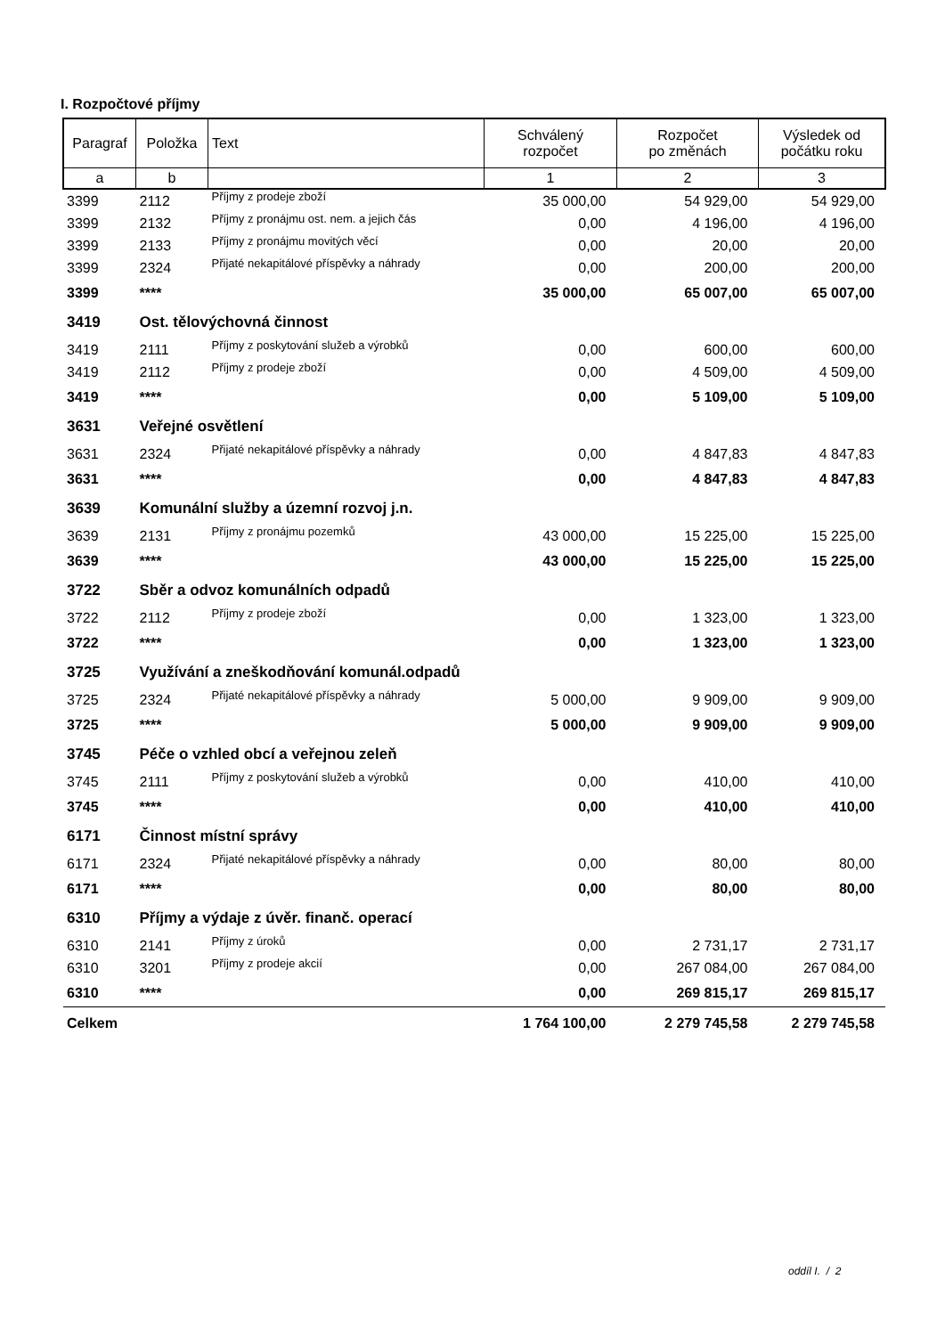I. Rozpočtové příjmy
| Paragraf | Položka | Text | Schválený rozpočet | Rozpočet po změnách | Výsledek od počátku roku |
| --- | --- | --- | --- | --- | --- |
| a | b | | 1 | 2 | 3 |
| 3399 | 2112 | Příjmy z prodeje zboží | 35 000,00 | 54 929,00 | 54 929,00 |
| 3399 | 2132 | Příjmy z pronájmu ost. nem. a jejich čás | 0,00 | 4 196,00 | 4 196,00 |
| 3399 | 2133 | Příjmy z pronájmu movitých věcí | 0,00 | 20,00 | 20,00 |
| 3399 | 2324 | Přijaté nekapitálové příspěvky a náhrady | 0,00 | 200,00 | 200,00 |
| 3399 | **** | | 35 000,00 | 65 007,00 | 65 007,00 |
| 3419 | Ost. tělovýchovná činnost | | | | |
| 3419 | 2111 | Příjmy z poskytování služeb a výrobků | 0,00 | 600,00 | 600,00 |
| 3419 | 2112 | Příjmy z prodeje zboží | 0,00 | 4 509,00 | 4 509,00 |
| 3419 | **** | | 0,00 | 5 109,00 | 5 109,00 |
| 3631 | Veřejné osvětlení | | | | |
| 3631 | 2324 | Přijaté nekapitálové příspěvky a náhrady | 0,00 | 4 847,83 | 4 847,83 |
| 3631 | **** | | 0,00 | 4 847,83 | 4 847,83 |
| 3639 | Komunální služby a územní rozvoj j.n. | | | | |
| 3639 | 2131 | Příjmy z pronájmu pozemků | 43 000,00 | 15 225,00 | 15 225,00 |
| 3639 | **** | | 43 000,00 | 15 225,00 | 15 225,00 |
| 3722 | Sběr a odvoz komunálních odpadů | | | | |
| 3722 | 2112 | Příjmy z prodeje zboží | 0,00 | 1 323,00 | 1 323,00 |
| 3722 | **** | | 0,00 | 1 323,00 | 1 323,00 |
| 3725 | Využívání a zneškodňování komunál.odpadů | | | | |
| 3725 | 2324 | Přijaté nekapitálové příspěvky a náhrady | 5 000,00 | 9 909,00 | 9 909,00 |
| 3725 | **** | | 5 000,00 | 9 909,00 | 9 909,00 |
| 3745 | Péče o vzhled obcí a veřejnou zeleň | | | | |
| 3745 | 2111 | Příjmy z poskytování služeb a výrobků | 0,00 | 410,00 | 410,00 |
| 3745 | **** | | 0,00 | 410,00 | 410,00 |
| 6171 | Činnost místní správy | | | | |
| 6171 | 2324 | Přijaté nekapitálové příspěvky a náhrady | 0,00 | 80,00 | 80,00 |
| 6171 | **** | | 0,00 | 80,00 | 80,00 |
| 6310 | Příjmy a výdaje z úvěr. finanč. operací | | | | |
| 6310 | 2141 | Příjmy z úroků | 0,00 | 2 731,17 | 2 731,17 |
| 6310 | 3201 | Příjmy z prodeje akcií | 0,00 | 267 084,00 | 267 084,00 |
| 6310 | **** | | 0,00 | 269 815,17 | 269 815,17 |
| Celkem | | | 1 764 100,00 | 2 279 745,58 | 2 279 745,58 |
oddíl I. / 2